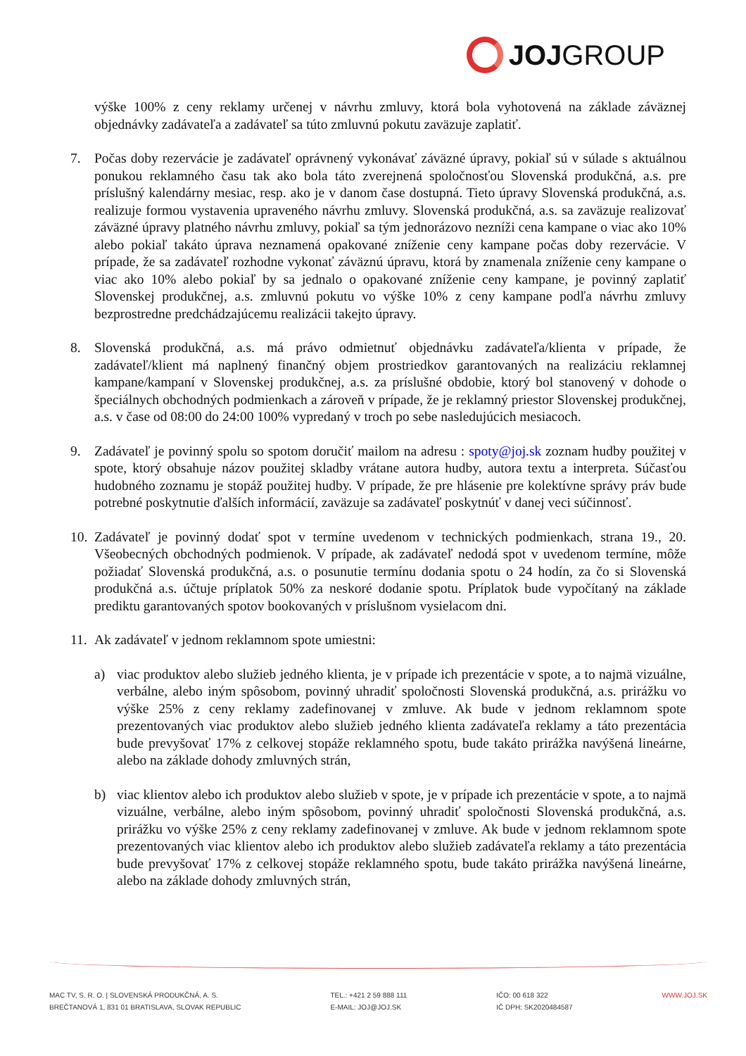JOJ GROUP
výške 100% z ceny reklamy určenej v návrhu zmluvy, ktorá bola vyhotovená na základe záväznej objednávky zadávateľa a zadávateľ sa túto zmluvnú pokutu zaväzuje zaplatiť.
7. Počas doby rezervácie je zadávateľ oprávnený vykonávať záväzné úpravy, pokiaľ sú v súlade s aktuálnou ponukou reklamného času tak ako bola táto zverejnená spoločnosťou Slovenská produkčná, a.s. pre príslušný kalendárny mesiac, resp. ako je v danom čase dostupná. Tieto úpravy Slovenská produkčná, a.s. realizuje formou vystavenia upraveného návrhu zmluvy. Slovenská produkčná, a.s. sa zaväzuje realizovať záväzné úpravy platného návrhu zmluvy, pokiaľ sa tým jednorázovo nezníži cena kampane o viac ako 10% alebo pokiaľ takáto úprava neznamená opakované zníženie ceny kampane počas doby rezervácie. V prípade, že sa zadávateľ rozhodne vykonať záväznú úpravu, ktorá by znamenala zníženie ceny kampane o viac ako 10% alebo pokiaľ by sa jednalo o opakované zníženie ceny kampane, je povinný zaplatiť Slovenskej produkčnej, a.s. zmluvnú pokutu vo výške 10% z ceny kampane podľa návrhu zmluvy bezprostredne predchádzajúcemu realizácii takejto úpravy.
8. Slovenská produkčná, a.s. má právo odmietnuť objednávku zadávateľa/klienta v prípade, že zadávateľ/klient má naplnený finančný objem prostriedkov garantovaných na realizáciu reklamnej kampane/kampaní v Slovenskej produkčnej, a.s. za príslušné obdobie, ktorý bol stanovený v dohode o špeciálnych obchodných podmienkach a zároveň v prípade, že je reklamný priestor Slovenskej produkčnej, a.s. v čase od 08:00 do 24:00 100% vypredaný v troch po sebe nasledujúcich mesiacoch.
9. Zadávateľ je povinný spolu so spotom doručiť mailom na adresu : spoty@joj.sk zoznam hudby použitej v spote, ktorý obsahuje názov použitej skladby vrátane autora hudby, autora textu a interpreta. Súčasťou hudobného zoznamu je stopáž použitej hudby. V prípade, že pre hlásenie pre kolektívne správy práv bude potrebné poskytnutie ďalších informácií, zaväzuje sa zadávateľ poskytnúť v danej veci súčinnosť.
10.
Zadávateľ je povinný dodať spot v termíne uvedenom v technických podmienkach, strana 19., 20. Všeobecných obchodných podmienok. V prípade, ak zadávateľ nedodá spot v uvedenom termíne, môže požiadať Slovenská produkčná, a.s. o posunutie termínu dodania spotu o 24 hodín, za čo si Slovenská produkčná a.s. účtuje príplatok 50% za neskoré dodanie spotu. Príplatok bude vypočítaný na základe prediktu garantovaných spotov bookovaných v príslušnom vysielacom dni.
11.
Ak zadávateľ v jednom reklamnom spote umiestni:
a) viac produktov alebo služieb jedného klienta, je v prípade ich prezentácie v spote, a to najmä vizuálne, verbálne, alebo iným spôsobom, povinný uhradiť spoločnosti Slovenská produkčná, a.s. prirážku vo výške 25% z ceny reklamy zadefinovanej v zmluve. Ak bude v jednom reklamnom spote prezentovaných viac produktov alebo služieb jedného klienta zadávateľa reklamy a táto prezentácia bude prevyšovať 17% z celkovej stopáže reklamného spotu, bude takáto prirážka navýšená lineárne, alebo na základe dohody zmluvných strán,
b) viac klientov alebo ich produktov alebo služieb v spote, je v prípade ich prezentácie v spote, a to najmä vizuálne, verbálne, alebo iným spôsobom, povinný uhradiť spoločnosti Slovenská produkčná, a.s. prirážku vo výške 25% z ceny reklamy zadefinovanej v zmluve. Ak bude v jednom reklamnom spote prezentovaných viac klientov alebo ich produktov alebo služieb zadávateľa reklamy a táto prezentácia bude prevyšovať 17% z celkovej stopáže reklamného spotu, bude takáto prirážka navýšená lineárne, alebo na základe dohody zmluvných strán,
MAC TV, S. R. O. | SLOVENSKÁ PRODUKČNÁ, A. S.
BREČTANOVÁ 1, 831 01 BRATISLAVA, SLOVAK REPUBLIC
TEL.: +421 2 59 888 111
E-MAIL: JOJ@JOJ.SK
IČO: 00 618 322
IČ DPH: SK2020484587
WWW.JOJ.SK